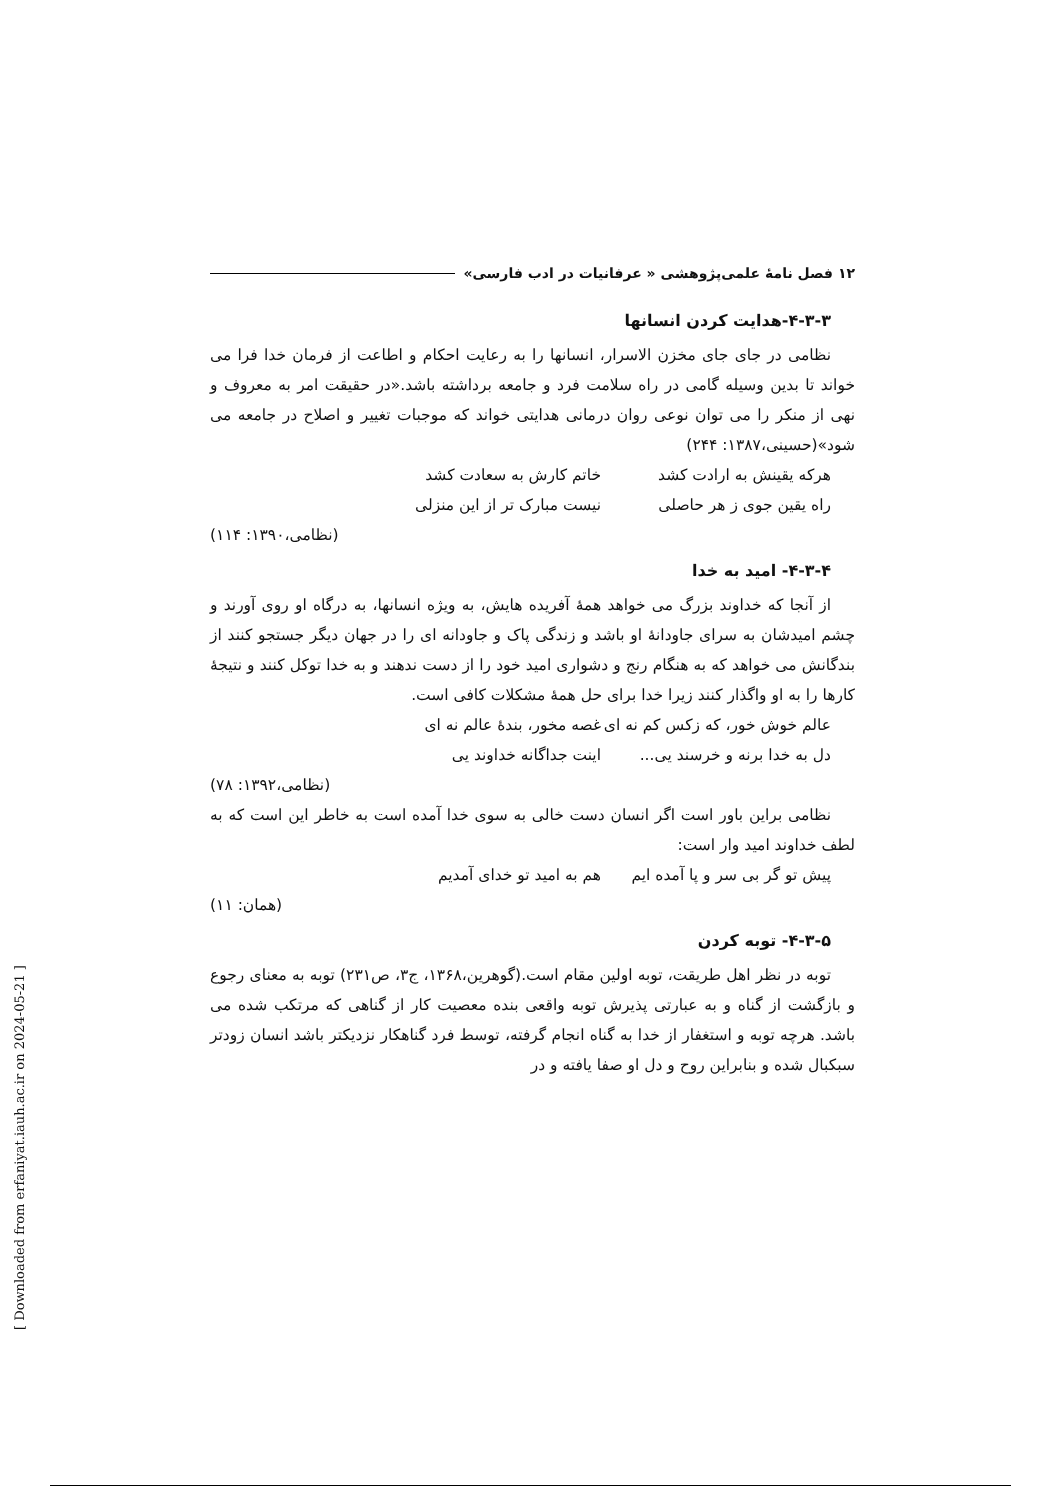۱۲ فصل نامهٔ علمی‌پژوهشی « عرفانیات در ادب فارسی»
۴-۳-۳-هدایت کردن انسانها
نظامی در جای جای مخزن الاسرار، انسانها را به رعایت احکام و اطاعت از فرمان خدا فرا می خواند تا بدین وسیله گامی در راه سلامت فرد و جامعه برداشته باشد.«در حقیقت امر به معروف و نهی از منکر را می توان نوعی روان درمانی هدایتی خواند که موجبات تغییر و اصلاح در جامعه می شود»(حسینی،۱۳۸۷: ۲۴۴)
هرکه یقینش به ارادت کشد خاتم کارش به سعادت کشد
راه یقین جوی ز هر حاصلی نیست مبارک تر از این منزلی
(نظامی،۱۳۹۰: ۱۱۴)
۴-۳-۴- امید به خدا
از آنجا که خداوند بزرگ می خواهد همهٔ آفریده هایش، به ویژه انسانها، به درگاه او روی آورند و چشم امیدشان به سرای جاودانهٔ او باشد و زندگی پاک و جاودانه ای را در جهان دیگر جستجو کنند از بندگانش می خواهد که به هنگام رنج و دشواری امید خود را از دست ندهند و به خدا توکل کنند و نتیجهٔ کارها را به او واگذار کنند زیرا خدا برای حل همهٔ مشکلات کافی است.
عالم خوش خور، که زکس کم نه ای غصه مخور، بندهٔ عالم نه ای
دل به خدا برنه و خرسند یی... اینت جداگانه خداوند یی
(نظامی،۱۳۹۲: ۷۸)
نظامی براین باور است اگر انسان دست خالی به سوی خدا آمده است به خاطر این است که به لطف خداوند امید وار است:
پیش تو گر بی سر و پا آمده ایم هم به امید تو خدای آمدیم
(همان: ۱۱)
۴-۳-۵- توبه کردن
توبه در نظر اهل طریقت، توبه اولین مقام است.(گوهرین،۱۳۶۸، ج۳، ص۲۳۱) توبه به معنای رجوع و بازگشت از گناه و به عبارتی پذیرش توبه واقعی بنده معصیت کار از گناهی که مرتکب شده می باشد. هرچه توبه و استغفار از خدا به گناه انجام گرفته، توسط فرد گناهکار نزدیکتر باشد انسان زودتر سبکبال شده و بنابراین روح و دل او صفا یافته و در
[ Downloaded from erfaniyat.iauh.ac.ir on 2024-05-21 ]